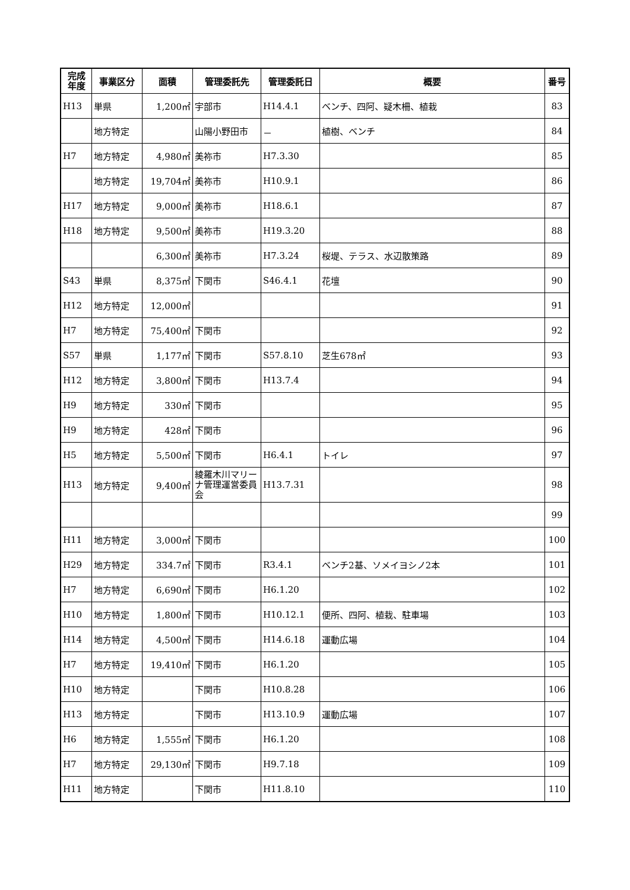| 完成 年度 | 事業区分 | 面積 | 管理委託先 | 管理委託日 | 概要 | 番号 |
| --- | --- | --- | --- | --- | --- | --- |
| H13 | 単県 | 1,200㎡ | 宇部市 | H14.4.1 | ベンチ、四阿、疑木柵、植栽 | 83 |
| | 地方特定 | | 山陽小野田市 | － | 植樹、ベンチ | 84 |
| H7 | 地方特定 | 4,980㎡ | 美祢市 | H7.3.30 | | 85 |
| | 地方特定 | 19,704㎡ | 美祢市 | H10.9.1 | | 86 |
| H17 | 地方特定 | 9,000㎡ | 美祢市 | H18.6.1 | | 87 |
| H18 | 地方特定 | 9,500㎡ | 美祢市 | H19.3.20 | | 88 |
| | | 6,300㎡ | 美祢市 | H7.3.24 | 桜堤、テラス、水辺散策路 | 89 |
| S43 | 単県 | 8,375㎡ | 下関市 | S46.4.1 | 花壇 | 90 |
| H12 | 地方特定 | 12,000㎡ | | | | 91 |
| H7 | 地方特定 | 75,400㎡ | 下関市 | | | 92 |
| S57 | 単県 | 1,177㎡ | 下関市 | S57.8.10 | 芝生678㎡ | 93 |
| H12 | 地方特定 | 3,800㎡ | 下関市 | H13.7.4 | | 94 |
| H9 | 地方特定 | 330㎡ | 下関市 | | | 95 |
| H9 | 地方特定 | 428㎡ | 下関市 | | | 96 |
| H5 | 地方特定 | 5,500㎡ | 下関市 | H6.4.1 | トイレ | 97 |
| H13 | 地方特定 | 9,400㎡ | 綾羅木川マリーナ管理運営委員会 | H13.7.31 | | 98 |
| | | | | | | 99 |
| H11 | 地方特定 | 3,000㎡ | 下関市 | | | 100 |
| H29 | 地方特定 | 334.7㎡ | 下関市 | R3.4.1 | ベンチ2基、ソメイヨシノ2本 | 101 |
| H7 | 地方特定 | 6,690㎡ | 下関市 | H6.1.20 | | 102 |
| H10 | 地方特定 | 1,800㎡ | 下関市 | H10.12.1 | 便所、四阿、植栽、駐車場 | 103 |
| H14 | 地方特定 | 4,500㎡ | 下関市 | H14.6.18 | 運動広場 | 104 |
| H7 | 地方特定 | 19,410㎡ | 下関市 | H6.1.20 | | 105 |
| H10 | 地方特定 | | 下関市 | H10.8.28 | | 106 |
| H13 | 地方特定 | | 下関市 | H13.10.9 | 運動広場 | 107 |
| H6 | 地方特定 | 1,555㎡ | 下関市 | H6.1.20 | | 108 |
| H7 | 地方特定 | 29,130㎡ | 下関市 | H9.7.18 | | 109 |
| H11 | 地方特定 | | 下関市 | H11.8.10 | | 110 |